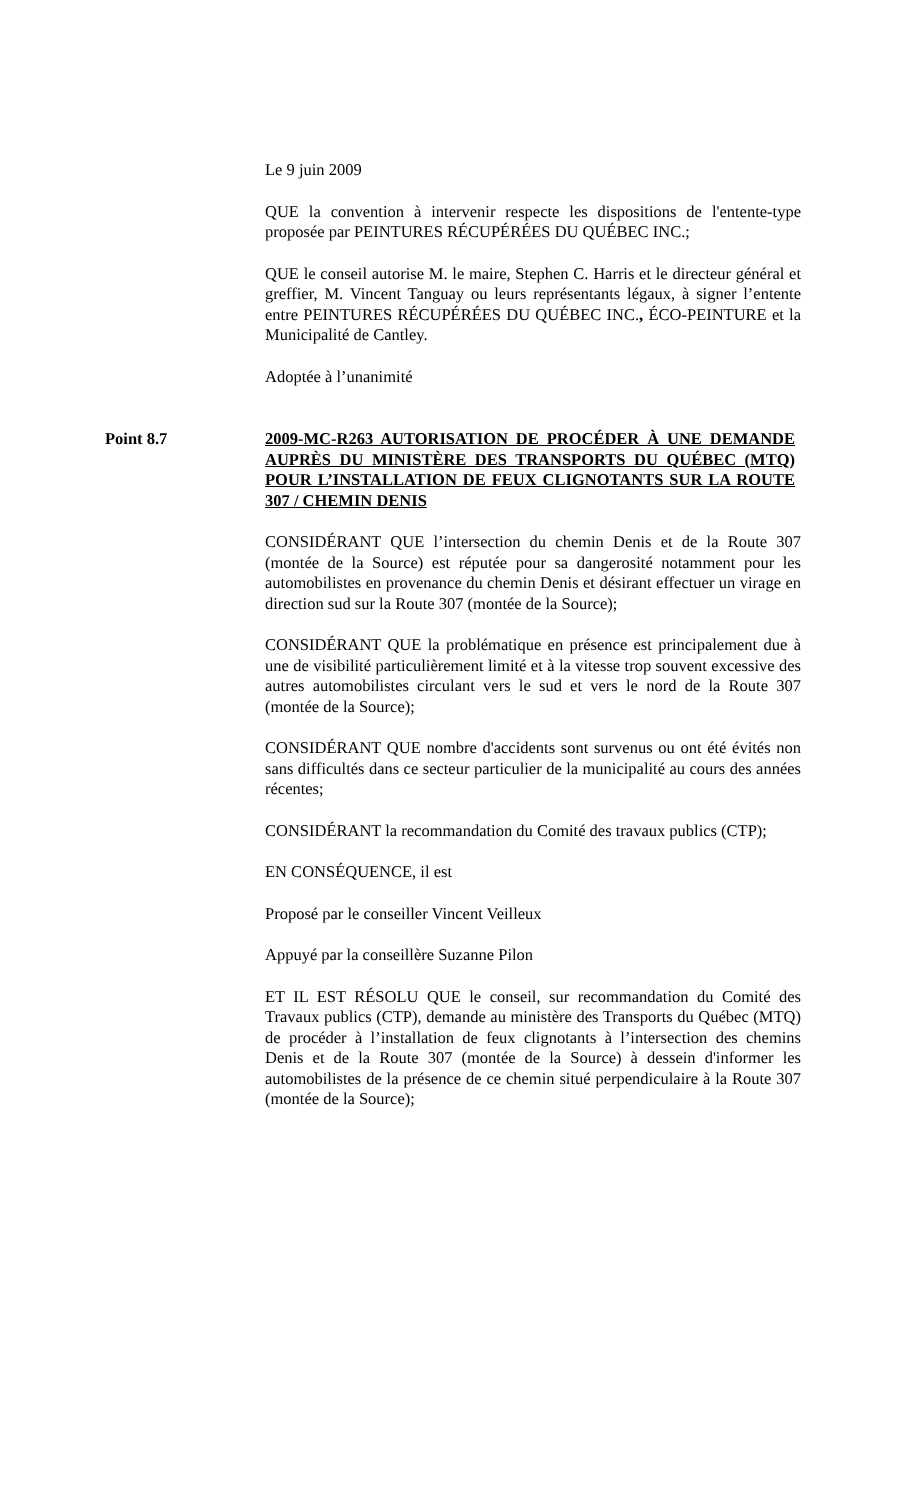Le 9 juin 2009
QUE la convention à intervenir respecte les dispositions de l'entente-type proposée par PEINTURES RÉCUPÉRÉES DU QUÉBEC INC.;
QUE le conseil autorise M. le maire, Stephen C. Harris et le directeur général et greffier, M. Vincent Tanguay ou leurs représentants légaux, à signer l’entente entre PEINTURES RÉCUPÉRÉES DU QUÉBEC INC., ÉCO-PEINTURE et la Municipalité de Cantley.
Adoptée à l’unanimité
Point 8.7 2009-MC-R263 AUTORISATION DE PROCÉDER À UNE DEMANDE AUPRÈS DU MINISTÈRE DES TRANSPORTS DU QUÉBEC (MTQ) POUR L’INSTALLATION DE FEUX CLIGNOTANTS SUR LA ROUTE 307 / CHEMIN DENIS
CONSIDÉRANT QUE l’intersection du chemin Denis et de la Route 307 (montée de la Source) est réputée pour sa dangerosité notamment pour les automobilistes en provenance du chemin Denis et désirant effectuer un virage en direction sud sur la Route 307 (montée de la Source);
CONSIDÉRANT QUE la problématique en présence est principalement due à une de visibilité particulièrement limité et à la vitesse trop souvent excessive des autres automobilistes circulant vers le sud et vers le nord de la Route 307 (montée de la Source);
CONSIDÉRANT QUE nombre d'accidents sont survenus ou ont été évités non sans difficultés dans ce secteur particulier de la municipalité au cours des années récentes;
CONSIDÉRANT la recommandation du Comité des travaux publics (CTP);
EN CONSÉQUENCE, il est
Proposé par le conseiller Vincent Veilleux
Appuyé par la conseillère Suzanne Pilon
ET IL EST RÉSOLU QUE le conseil, sur recommandation du Comité des Travaux publics (CTP), demande au ministère des Transports du Québec (MTQ) de procéder à l’installation de feux clignotants à l’intersection des chemins Denis et de la Route 307 (montée de la Source) à dessein d'informer les automobilistes de la présence de ce chemin situé perpendiculaire à la Route 307 (montée de la Source);